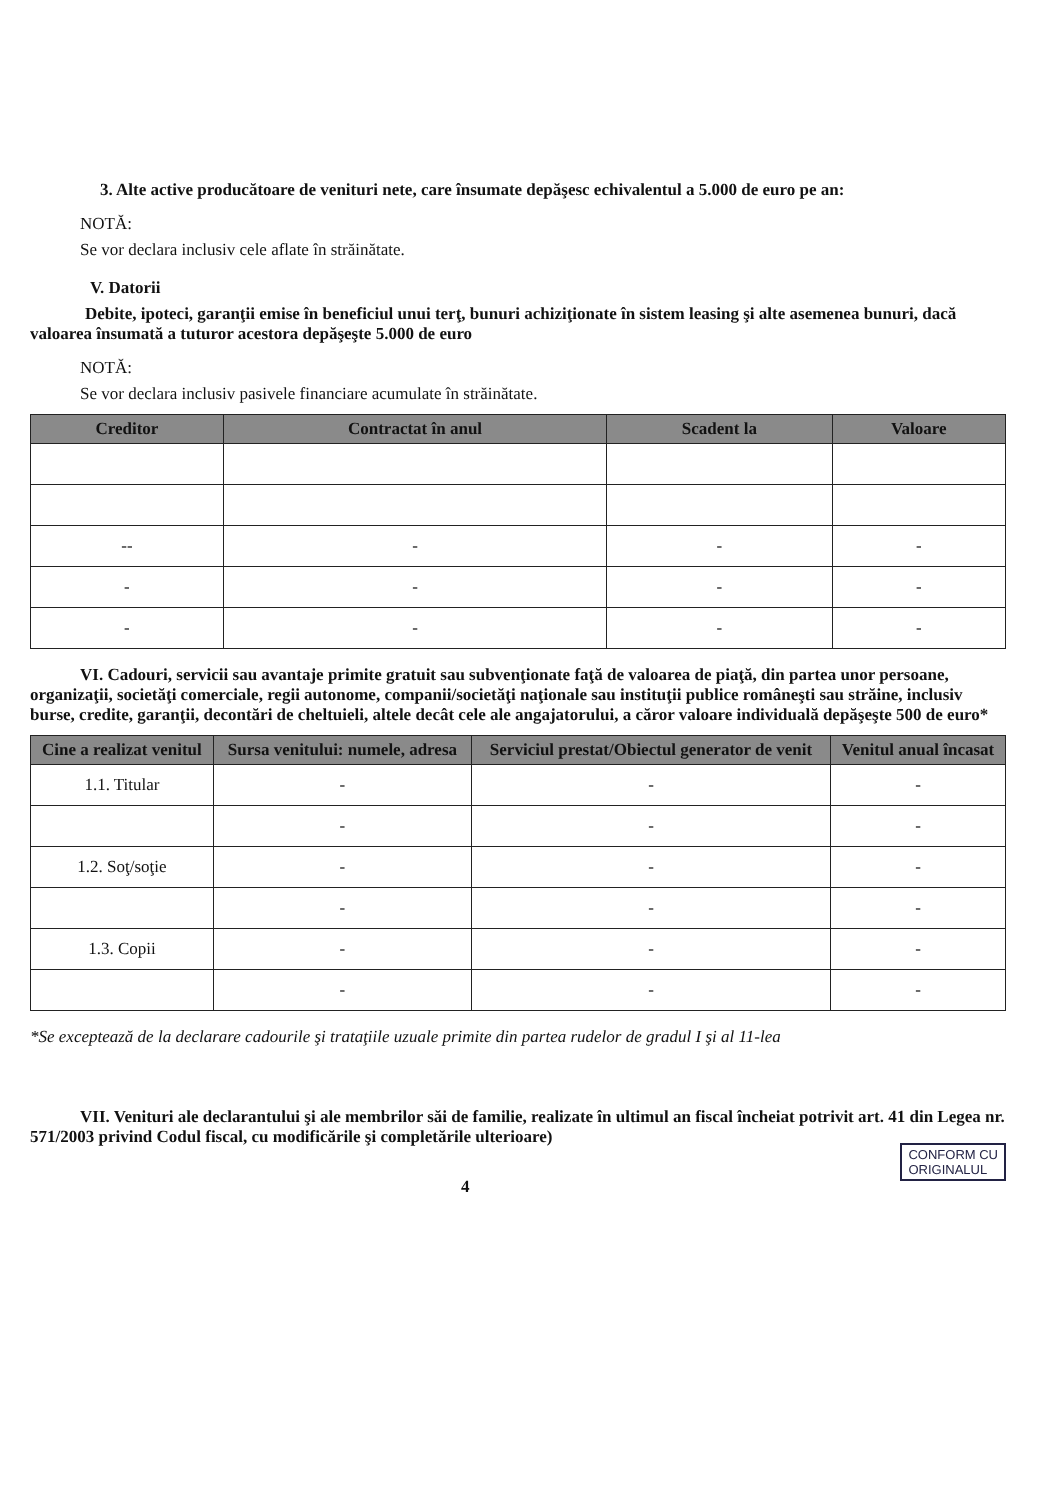3. Alte active producătoare de venituri nete, care însumate depăşesc echivalentul a 5.000 de euro pe an:
NOTĂ:
Se vor declara inclusiv cele aflate în străinătate.
V. Datorii
Debite, ipoteci, garanţii emise în beneficiul unui terţ, bunuri achiziţionate în sistem leasing şi alte asemenea bunuri, dacă valoarea însumată a tuturor acestora depăşeşte 5.000 de euro
NOTĂ:
Se vor declara inclusiv pasivele financiare acumulate în străinătate.
| Creditor | Contractat în anul | Scadent la | Valoare |
| --- | --- | --- | --- |
| -- | - | - | - |
| - | - | - | - |
| - | - | - | - |
VI. Cadouri, servicii sau avantaje primite gratuit sau subvenţionate faţă de valoarea de piaţă, din partea unor persoane, organizaţii, societăţi comerciale, regii autonome, companii/societăţi naţionale sau instituţii publice româneşti sau străine, inclusiv burse, credite, garanţii, decontări de cheltuieli, altele decât cele ale angajatorului, a căror valoare individuală depăşeşte 500 de euro*
| Cine a realizat venitul | Sursa venitului: numele, adresa | Serviciul prestat/Obiectul generator de venit | Venitul anual încasat |
| --- | --- | --- | --- |
| 1.1. Titular | - | - | - |
| | - | - | - |
| 1.2. Soţ/soţie | - | - | - |
| | - | - | - |
| 1.3. Copii | - | - | - |
| | - | - | - |
*Se exceptează de la declarare cadourile şi trataţiile uzuale primite din partea rudelor de gradul I şi al 11-lea
VII. Venituri ale declarantului şi ale membrilor săi de familie, realizate în ultimul an fiscal încheiat potrivit art. 41 din Legea nr. 571/2003 privind Codul fiscal, cu modificările şi completările ulterioare)
CONFORM CU
ORIGINALUL
4